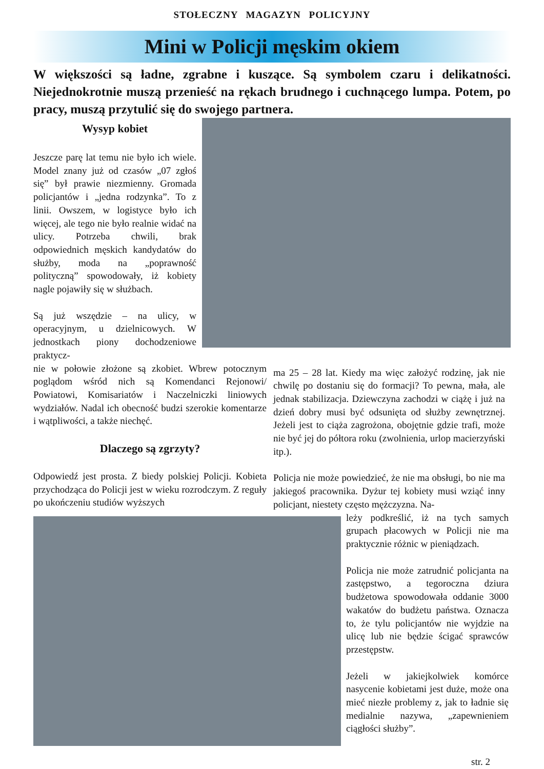STOŁECZNY MAGAZYN POLICYJNY
Mini w Policji męskim okiem
W większości są ładne, zgrabne i kuszące. Są symbolem czaru i delikatności. Niejednokrotnie muszą przenieść na rękach brudnego i cuchnącego lumpa. Potem, po pracy, muszą przytulić się do swojego partnera.
Wysyp kobiet
Jeszcze parę lat temu nie było ich wiele. Model znany już od czasów „07 zgłoś się” był prawie niezmienny. Gromada policjantów i „jedna rodzynka”. To z linii. Owszem, w logistyce było ich więcej, ale tego nie było realnie widać na ulicy. Potrzeba chwili, brak odpowiednich męskich kandydatów do służby, moda na „poprawność polityczną” spowodowały, iż kobiety nagle pojawiły się w służbach.
Są już wszędzie – na ulicy, w operacyjnym, u dzielnicowych. W jednostkach piony dochodzeniowe praktycz-
nie w połowie złożone są zkobiet. Wbrew potocznym poglądom wśród nich są Komendanci Rejonowi/ Powiatowi, Komisariatów i Naczelniczki liniowych wydziałów. Nadal ich obecność budzi szerokie komentarze i wątpliwości, a także niechęć.
Dlaczego są zgrzyty?
Odpowiedź jest prosta. Z biedy polskiej Policji. Kobieta przychodząca do Policji jest w wieku rozrodczym. Z reguły po ukończeniu studiów wyższych
ma 25 – 28 lat. Kiedy ma więc założyć rodzinę, jak nie chwilę po dostaniu się do formacji? To pewna, mała, ale jednak stabilizacja. Dziewczyna zachodzi w ciążę i już na dzień dobry musi być odsunięta od służby zewnętrznej. Jeżeli jest to ciąża zagrożona, obojętnie gdzie trafi, może nie być jej do półtora roku (zwolnienia, urlop macierzyński itp.).
Policja nie może powiedzieć, że nie ma obsługi, bo nie ma jakiegoś pracownika. Dyżur tej kobiety musi wziąć inny policjant, niestety często mężczyzna. Na-
leży podkreślić, iż na tych samych grupach płacowych w Policji nie ma praktycznie różnic w pieniądzach.
Policja nie może zatrudnić policjanta na zastępstwo, a tegoroczna dziura budżetowa spowodowała oddanie 3000 wakatów do budżetu państwa. Oznacza to, że tylu policjantów nie wyjdzie na ulicę lub nie będzie ścigać sprawców przestępstw.
Jeżeli w jakiejkolwiek komórce nasycenie kobietami jest duże, może ona mieć niezłe problemy z, jak to ładnie się medialnie nazywa, „zapewnieniem ciągłości służby”.
str. 2